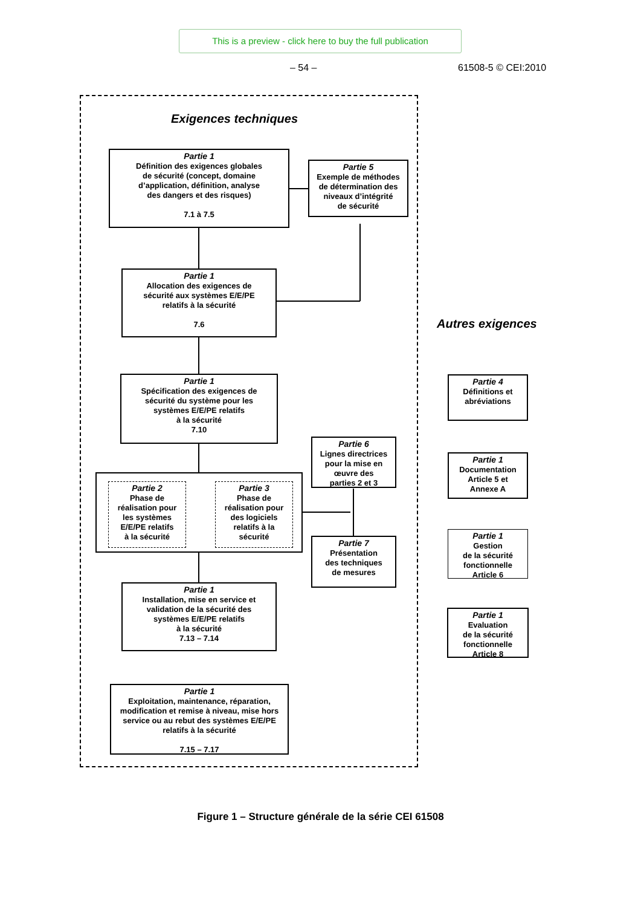This is a preview - click here to buy the full publication
– 54 – 61508-5 © CEI:2010
Exigences techniques
Autres exigences
Partie 1
Définition des exigences globales
de sécurité (concept, domaine
d’application, définition, analyse
des dangers et des risques)
7.1 à 7.5
Partie 5
Exemple de méthodes
de détermination des
niveaux d’intégrité
de sécurité
Partie 1
Allocation des exigences de
sécurité aux systèmes E/E/PE
relatifs à la sécurité
7.6
Partie 1
Spécification des exigences de
sécurité du système pour les
systèmes E/E/PE relatifs
à la sécurité
7.10
Partie 6
Lignes directrices
pour la mise en
œuvre des
parties 2 et 3
Partie 2
Phase de
réalisation pour
les systèmes
E/E/PE relatifs
à la sécurité
Partie 3
Phase de
réalisation pour
des logiciels
relatifs à la
sécurité
Partie 7
Présentation
des techniques
de mesures
Partie 1
Installation, mise en service et
validation de la sécurité des
systèmes E/E/PE relatifs
à la sécurité
7.13 – 7.14
Partie 1
Exploitation, maintenance, réparation,
modification et remise à niveau, mise hors
service ou au rebut des systèmes E/E/PE
relatifs à la sécurité
7.15 – 7.17
Partie 4
Définitions et
abréviations
Partie 1
Documentation
Article 5 et
Annexe A
Partie 1
Gestion
de la sécurité
fonctionnelle
Article 6
Partie 1
Evaluation
de la sécurité
fonctionnelle
Article 8
Figure 1 – Structure générale de la série CEI 61508